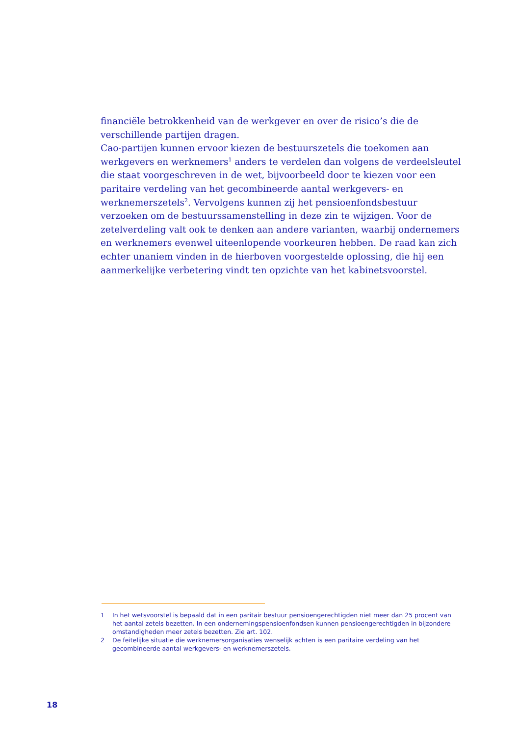financiële betrokkenheid van de werkgever en over de risico’s die de verschillende partijen dragen.
Cao-partijen kunnen ervoor kiezen de bestuurszetels die toekomen aan werkgevers en werknemers<sup>1</sup> anders te verdelen dan volgens de verdeelsleutel die staat voorgeschreven in de wet, bijvoorbeeld door te kiezen voor een paritaire verdeling van het gecombineerde aantal werkgevers- en werknemerszetels<sup>2</sup>. Vervolgens kunnen zij het pensioenfondsbestuur verzoeken om de bestuurssamenstelling in deze zin te wijzigen. Voor de zetelverdeling valt ook te denken aan andere varianten, waarbij ondernemers en werknemers evenwel uiteenlopende voorkeuren hebben. De raad kan zich echter unaniem vinden in de hierboven voorgestelde oplossing, die hij een aanmerkelijke verbetering vindt ten opzichte van het kabinetsvoorstel.
1 In het wetsvoorstel is bepaald dat in een paritair bestuur pensioengerechtigden niet meer dan 25 procent van het aantal zetels bezetten. In een ondernemingspensioenfondsen kunnen pensioengerechtigden in bijzondere omstandigheden meer zetels bezetten. Zie art. 102.
2 De feitelijke situatie die werknemersorganisaties wenselijk achten is een paritaire verdeling van het gecombineerde aantal werkgevers- en werknemerszetels.
18